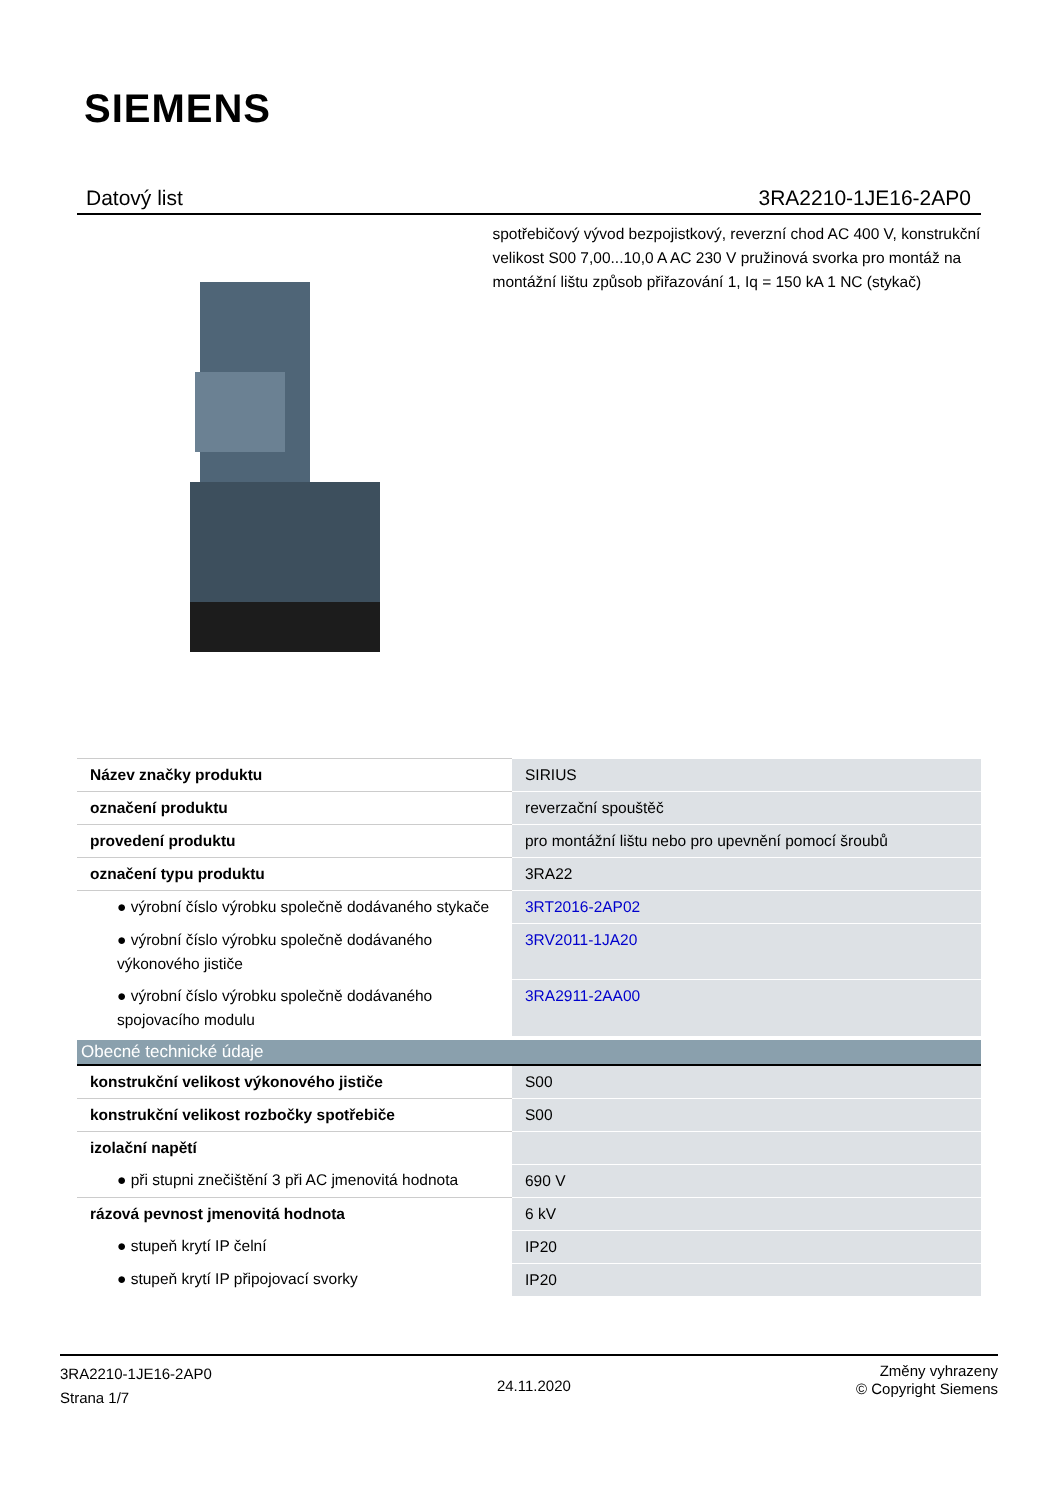SIEMENS
Datový list 3RA2210-1JE16-2AP0
spotřebičový vývod bezpojistkový, reverzní chod AC 400 V, konstrukční velikost S00 7,00...10,0 A AC 230 V pružinová svorka pro montáž na montážní lištu způsob přiřazování 1, Iq = 150 kA 1 NC (stykač)
| Název značky produktu | SIRIUS |
| označení produktu | reverzační spouštěč |
| provedení produktu | pro montážní lištu nebo pro upevnění pomocí šroubů |
| označení typu produktu | 3RA22 |
| ● výrobní číslo výrobku společně dodávaného stykače | 3RT2016-2AP02 |
| ● výrobní číslo výrobku společně dodávaného výkonového jističe | 3RV2011-1JA20 |
| ● výrobní číslo výrobku společně dodávaného spojovacího modulu | 3RA2911-2AA00 |
| Obecné technické údaje | |
| --- | --- |
| konstrukční velikost výkonového jističe | S00 |
| konstrukční velikost rozbočky spotřebiče | S00 |
| izolační napětí | |
| ● při stupni znečištění 3 při AC jmenovitá hodnota | 690 V |
| rázová pevnost jmenovitá hodnota | 6 kV |
| ● stupeň krytí IP čelní | IP20 |
| ● stupeň krytí IP připojovací svorky | IP20 |
3RA2210-1JE16-2AP0
Strana 1/7
24.11.2020
Změny vyhrazeny
© Copyright Siemens